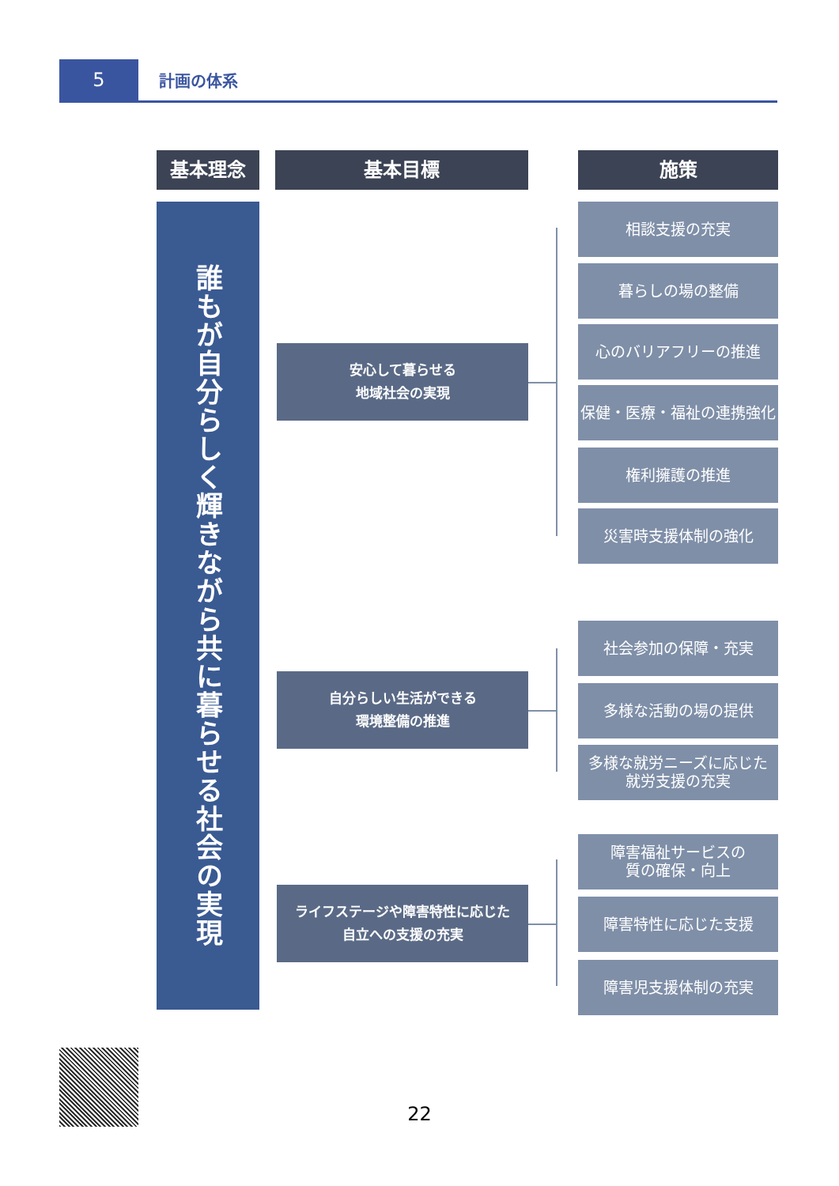5 計画の体系
基本理念 基本目標 施策
誰もが自分らしく輝きながら共に暮らせる社会の実現
安心して暮らせる
地域社会の実現
自分らしい生活ができる
環境整備の推進
ライフステージや障害特性に応じた
自立への支援の充実
相談支援の充実
暮らしの場の整備
心のバリアフリーの推進
保健・医療・福祉の連携強化
権利擁護の推進
災害時支援体制の強化
社会参加の保障・充実
多様な活動の場の提供
多様な就労ニーズに応じた
就労支援の充実
障害福祉サービスの
質の確保・向上
障害特性に応じた支援
障害児支援体制の充実
22